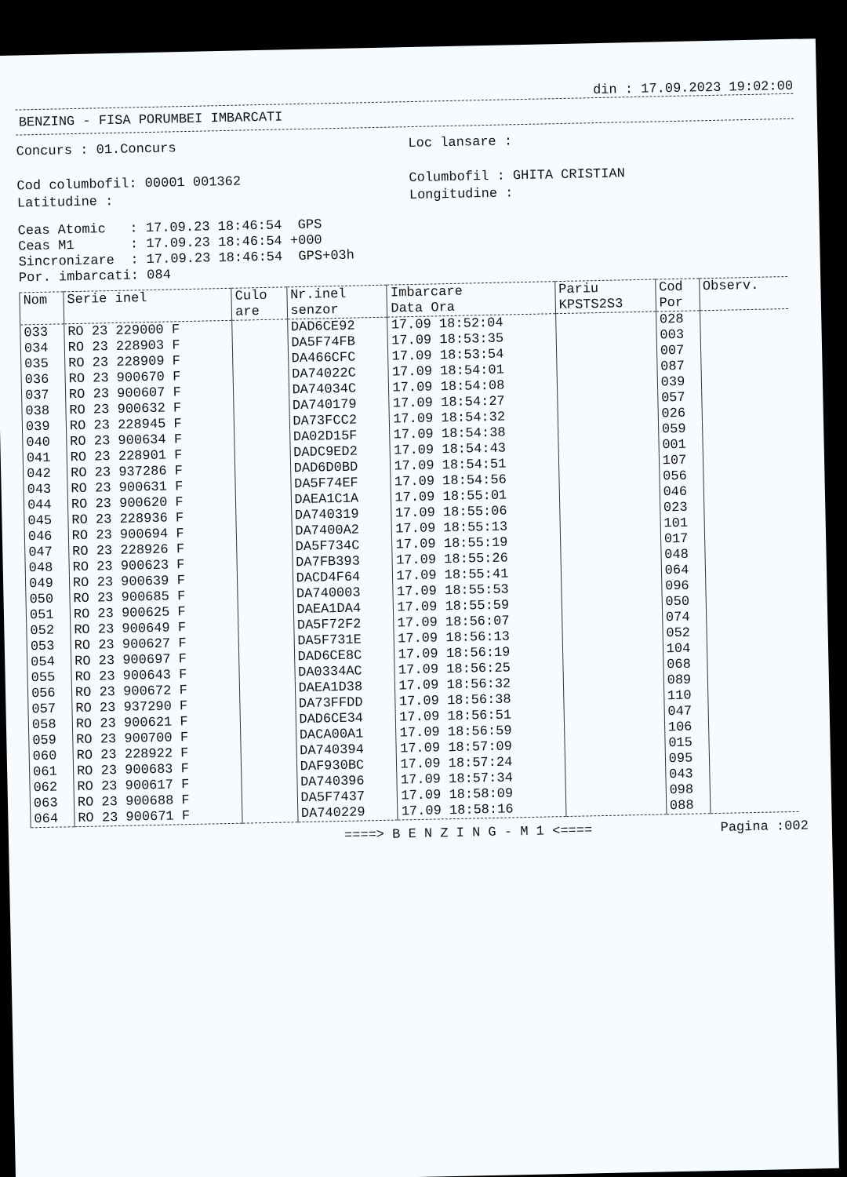din : 17.09.2023 19:02:00
BENZING - FISA PORUMBEI IMBARCATI
Concurs : 01.Concurs
Cod columbofil: 00001 001362
Latitudine :
Loc lansare :
Columbofil : GHITA CRISTIAN
Longitudine :
Ceas Atomic   : 17.09.23 18:46:54  GPS
Ceas M1       : 17.09.23 18:46:54 +000
Sincronizare  : 17.09.23 18:46:54  GPS+03h
Por. imbarcati: 084
| Nom | Serie inel | Culo are | Nr.inel senzor | Imbarcare Data Ora | Pariu KPSTS2S3 | Cod Por | Observ. |
| --- | --- | --- | --- | --- | --- | --- | --- |
| 033 | RO 23 229000 F | | DAD6CE92 | 17.09 18:52:04 | | 028 | |
| 034 | RO 23 228903 F | | DA5F74FB | 17.09 18:53:35 | | 003 | |
| 035 | RO 23 228909 F | | DA466CFC | 17.09 18:53:54 | | 007 | |
| 036 | RO 23 900670 F | | DA74022C | 17.09 18:54:01 | | 087 | |
| 037 | RO 23 900607 F | | DA74034C | 17.09 18:54:08 | | 039 | |
| 038 | RO 23 900632 F | | DA740179 | 17.09 18:54:27 | | 057 | |
| 039 | RO 23 228945 F | | DA73FCC2 | 17.09 18:54:32 | | 026 | |
| 040 | RO 23 900634 F | | DA02D15F | 17.09 18:54:38 | | 059 | |
| 041 | RO 23 228901 F | | DADC9ED2 | 17.09 18:54:43 | | 001 | |
| 042 | RO 23 937286 F | | DAD6D0BD | 17.09 18:54:51 | | 107 | |
| 043 | RO 23 900631 F | | DA5F74EF | 17.09 18:54:56 | | 056 | |
| 044 | RO 23 900620 F | | DAEA1C1A | 17.09 18:55:01 | | 046 | |
| 045 | RO 23 228936 F | | DA740319 | 17.09 18:55:06 | | 023 | |
| 046 | RO 23 900694 F | | DA7400A2 | 17.09 18:55:13 | | 101 | |
| 047 | RO 23 228926 F | | DA5F734C | 17.09 18:55:19 | | 017 | |
| 048 | RO 23 900623 F | | DA7FB393 | 17.09 18:55:26 | | 048 | |
| 049 | RO 23 900639 F | | DACD4F64 | 17.09 18:55:41 | | 064 | |
| 050 | RO 23 900685 F | | DA740003 | 17.09 18:55:53 | | 096 | |
| 051 | RO 23 900625 F | | DAEA1DA4 | 17.09 18:55:59 | | 050 | |
| 052 | RO 23 900649 F | | DA5F72F2 | 17.09 18:56:07 | | 074 | |
| 053 | RO 23 900627 F | | DA5F731E | 17.09 18:56:13 | | 052 | |
| 054 | RO 23 900697 F | | DAD6CE8C | 17.09 18:56:19 | | 104 | |
| 055 | RO 23 900643 F | | DA0334AC | 17.09 18:56:25 | | 068 | |
| 056 | RO 23 900672 F | | DAEA1D38 | 17.09 18:56:32 | | 089 | |
| 057 | RO 23 937290 F | | DA73FFDD | 17.09 18:56:38 | | 110 | |
| 058 | RO 23 900621 F | | DAD6CE34 | 17.09 18:56:51 | | 047 | |
| 059 | RO 23 900700 F | | DACA00A1 | 17.09 18:56:59 | | 106 | |
| 060 | RO 23 228922 F | | DA740394 | 17.09 18:57:09 | | 015 | |
| 061 | RO 23 900683 F | | DAF930BC | 17.09 18:57:24 | | 095 | |
| 062 | RO 23 900617 F | | DA740396 | 17.09 18:57:34 | | 043 | |
| 063 | RO 23 900688 F | | DA5F7437 | 17.09 18:58:09 | | 098 | |
| 064 | RO 23 900671 F | | DA740229 | 17.09 18:58:16 | | 088 | |
====> B E N Z I N G - M 1 <==== Pagina :002